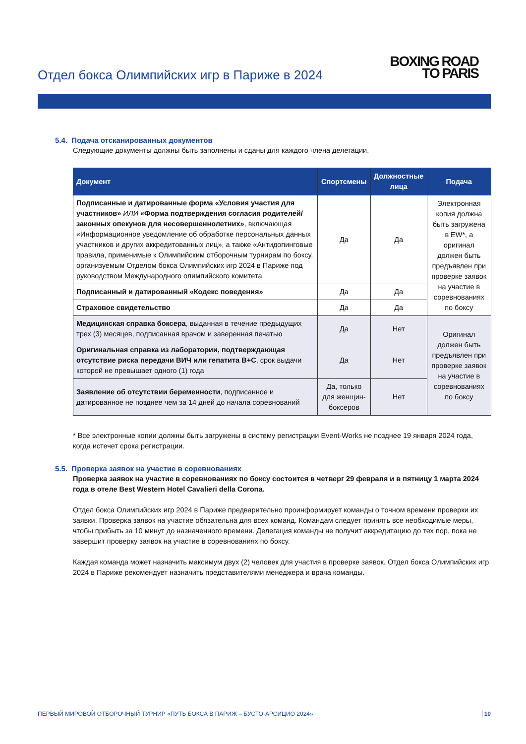Отдел бокса Олимпийских игр в Париже в 2024
BOXING ROAD
TO PARIS
5.4. Подача отсканированных документов
Следующие документы должны быть заполнены и сданы для каждого члена делегации.
| Документ | Спортсмены | Должностные лица | Подача |
| --- | --- | --- | --- |
| Подписанные и датированные форма «Условия участия для участников» ИЛИ «Форма подтверждения согласия родителей/законных опекунов для несовершеннолетних» , включающая «Информационное уведомление об обработке персональных данных участников и других аккредитованных лиц», а также «Антидопинговые правила, применимые к Олимпийским отборочным турнирам по боксу, организуемым Отделом бокса Олимпийских игр 2024 в Париже под руководством Международного олимпийского комитета | Да | Да | Электронная копия должна быть загружена в EW*, а оригинал должен быть предъявлен при проверке заявок на участие в соревнованиях по боксу |
| Подписанный и датированный «Кодекс поведения» | Да | Да | |
| Страховое свидетельство | Да | Да | |
| Медицинская справка боксера , выданная в течение предыдущих трех (3) месяцев, подписанная врачом и заверенная печатью | Да | Нет | Оригинал должен быть предъявлен при проверке заявок на участие в соревнованиях по боксу |
| Оригинальная справка из лаборатории, подтверждающая отсутствие риска передачи ВИЧ или гепатита B+C , срок выдачи которой не превышает одного (1) года | Да | Нет | |
| Заявление об отсутствии беременности , подписанное и датированное не позднее чем за 14 дней до начала соревнований | Да, только для женщин-боксеров | Нет | |
* Все электронные копии должны быть загружены в систему регистрации Event-Works не позднее 19 января 2024 года, когда истечет срока регистрации.
5.5. Проверка заявок на участие в соревнованиях
Проверка заявок на участие в соревнованиях по боксу состоится в четверг 29 февраля и в пятницу 1 марта 2024 года в отеле Best Western Hotel Cavalieri della Corona.
Отдел бокса Олимпийских игр 2024 в Париже предварительно проинформирует команды о точном времени проверки их заявки. Проверка заявок на участие обязательна для всех команд. Командам следует принять все необходимые меры, чтобы прибыть за 10 минут до назначенного времени. Делегация команды не получит аккредитацию до тех пор, пока не завершит проверку заявок на участие в соревнованиях по боксу.
Каждая команда может назначить максимум двух (2) человек для участия в проверке заявок. Отдел бокса Олимпийских игр 2024 в Париже рекомендует назначить представителями менеджера и врача команды.
ПЕРВЫЙ МИРОВОЙ ОТБОРОЧНЫЙ ТУРНИР «ПУТЬ БОКСА В ПАРИЖ – БУСТО-АРСИЦИО 2024» 10